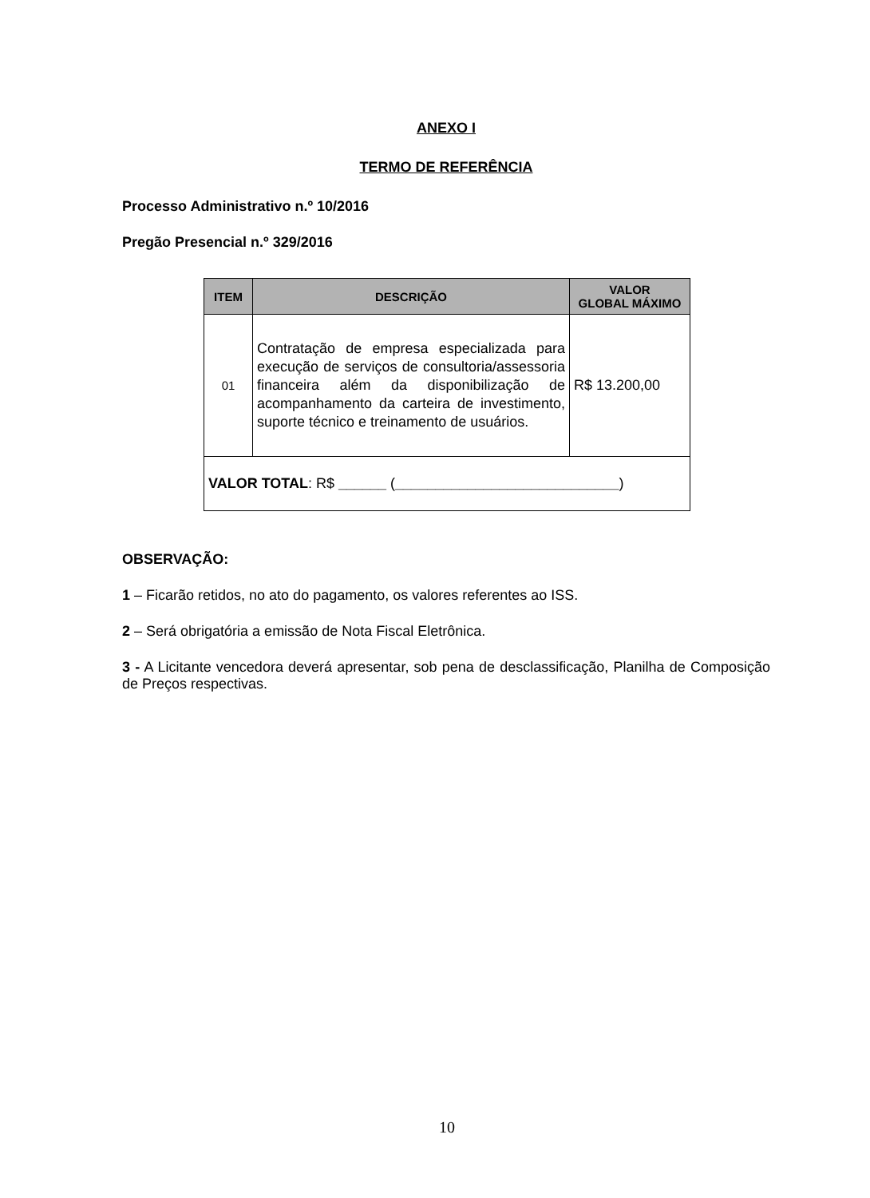ANEXO I
TERMO DE REFERÊNCIA
Processo Administrativo n.º 10/2016
Pregão Presencial n.º 329/2016
| ITEM | DESCRIÇÃO | VALOR GLOBAL MÁXIMO |
| --- | --- | --- |
| 01 | Contratação de empresa especializada para execução de serviços de consultoria/assessoria financeira além da disponibilização de acompanhamento da carteira de investimento, suporte técnico e treinamento de usuários. | R$ 13.200,00 |
| VALOR TOTAL : R$ ______ ( ____________________________ ) | | |
OBSERVAÇÃO:
1 – Ficarão retidos, no ato do pagamento, os valores referentes ao ISS.
2 – Será obrigatória a emissão de Nota Fiscal Eletrônica.
3 - A Licitante vencedora deverá apresentar, sob pena de desclassificação, Planilha de Composição de Preços respectivas.
10